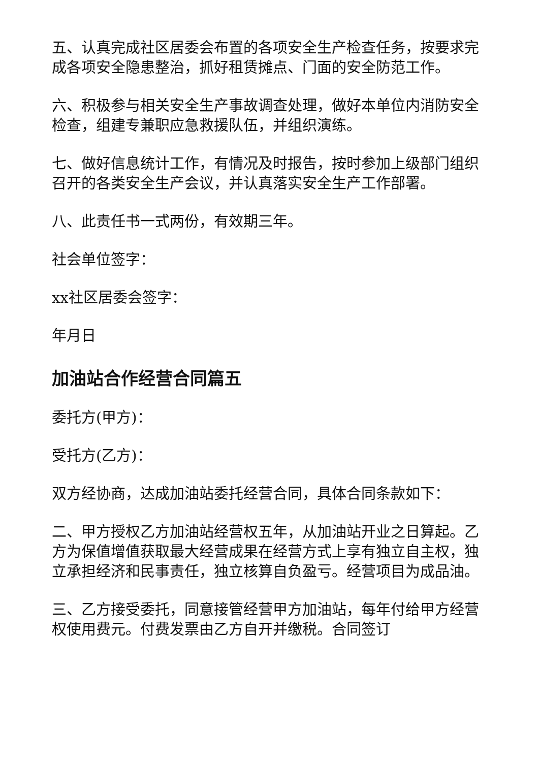五、认真完成社区居委会布置的各项安全生产检查任务，按要求完成各项安全隐患整治，抓好租赁摊点、门面的安全防范工作。
六、积极参与相关安全生产事故调查处理，做好本单位内消防安全检查，组建专兼职应急救援队伍，并组织演练。
七、做好信息统计工作，有情况及时报告，按时参加上级部门组织召开的各类安全生产会议，并认真落实安全生产工作部署。
八、此责任书一式两份，有效期三年。
社会单位签字：
xx社区居委会签字：
年月日
加油站合作经营合同篇五
委托方(甲方)：
受托方(乙方)：
双方经协商，达成加油站委托经营合同，具体合同条款如下：
二、甲方授权乙方加油站经营权五年，从加油站开业之日算起。乙方为保值增值获取最大经营成果在经营方式上享有独立自主权，独立承担经济和民事责任，独立核算自负盈亏。经营项目为成品油。
三、乙方接受委托，同意接管经营甲方加油站，每年付给甲方经营权使用费元。付费发票由乙方自开并缴税。合同签订